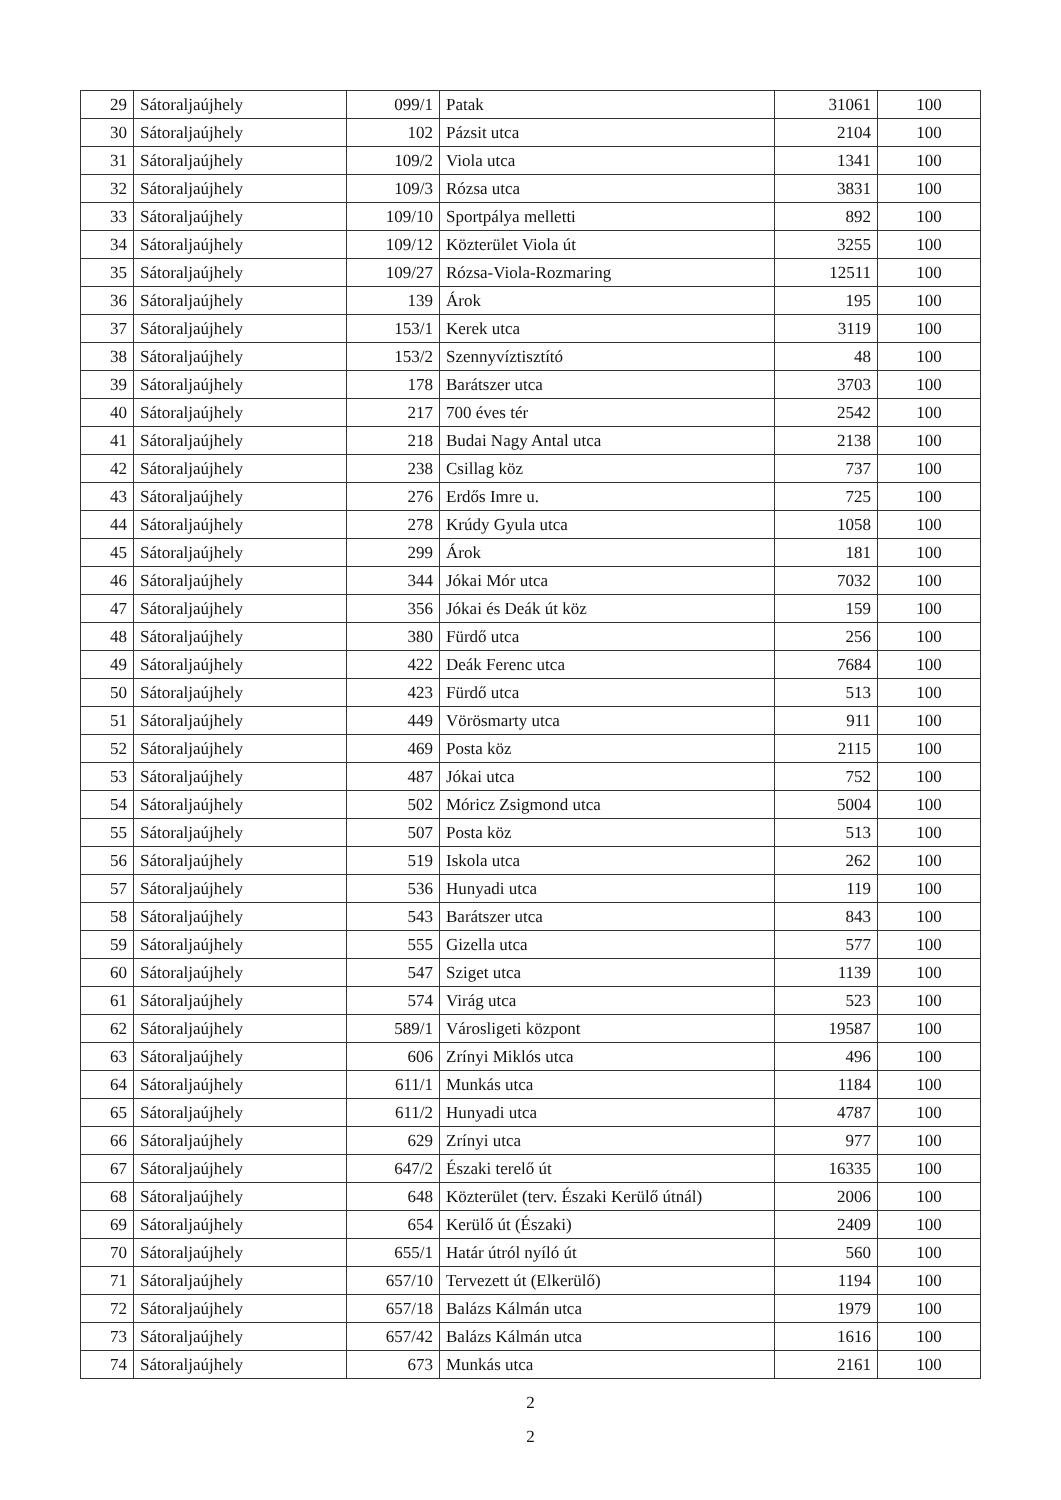| 29 | Sátoraljaújhely | 099/1 | Patak | 31061 | 100 |
| 30 | Sátoraljaújhely | 102 | Pázsit utca | 2104 | 100 |
| 31 | Sátoraljaújhely | 109/2 | Viola utca | 1341 | 100 |
| 32 | Sátoraljaújhely | 109/3 | Rózsa utca | 3831 | 100 |
| 33 | Sátoraljaújhely | 109/10 | Sportpálya melletti | 892 | 100 |
| 34 | Sátoraljaújhely | 109/12 | Közterület Viola út | 3255 | 100 |
| 35 | Sátoraljaújhely | 109/27 | Rózsa-Viola-Rozmaring | 12511 | 100 |
| 36 | Sátoraljaújhely | 139 | Árok | 195 | 100 |
| 37 | Sátoraljaújhely | 153/1 | Kerek utca | 3119 | 100 |
| 38 | Sátoraljaújhely | 153/2 | Szennyvíztisztító | 48 | 100 |
| 39 | Sátoraljaújhely | 178 | Barátszer utca | 3703 | 100 |
| 40 | Sátoraljaújhely | 217 | 700 éves tér | 2542 | 100 |
| 41 | Sátoraljaújhely | 218 | Budai Nagy Antal utca | 2138 | 100 |
| 42 | Sátoraljaújhely | 238 | Csillag köz | 737 | 100 |
| 43 | Sátoraljaújhely | 276 | Erdős Imre u. | 725 | 100 |
| 44 | Sátoraljaújhely | 278 | Krúdy Gyula utca | 1058 | 100 |
| 45 | Sátoraljaújhely | 299 | Árok | 181 | 100 |
| 46 | Sátoraljaújhely | 344 | Jókai Mór utca | 7032 | 100 |
| 47 | Sátoraljaújhely | 356 | Jókai és Deák út köz | 159 | 100 |
| 48 | Sátoraljaújhely | 380 | Fürdő utca | 256 | 100 |
| 49 | Sátoraljaújhely | 422 | Deák Ferenc utca | 7684 | 100 |
| 50 | Sátoraljaújhely | 423 | Fürdő utca | 513 | 100 |
| 51 | Sátoraljaújhely | 449 | Vörösmarty utca | 911 | 100 |
| 52 | Sátoraljaújhely | 469 | Posta köz | 2115 | 100 |
| 53 | Sátoraljaújhely | 487 | Jókai utca | 752 | 100 |
| 54 | Sátoraljaújhely | 502 | Móricz Zsigmond utca | 5004 | 100 |
| 55 | Sátoraljaújhely | 507 | Posta köz | 513 | 100 |
| 56 | Sátoraljaújhely | 519 | Iskola utca | 262 | 100 |
| 57 | Sátoraljaújhely | 536 | Hunyadi utca | 119 | 100 |
| 58 | Sátoraljaújhely | 543 | Barátszer utca | 843 | 100 |
| 59 | Sátoraljaújhely | 555 | Gizella utca | 577 | 100 |
| 60 | Sátoraljaújhely | 547 | Sziget utca | 1139 | 100 |
| 61 | Sátoraljaújhely | 574 | Virág utca | 523 | 100 |
| 62 | Sátoraljaújhely | 589/1 | Városligeti központ | 19587 | 100 |
| 63 | Sátoraljaújhely | 606 | Zrínyi Miklós utca | 496 | 100 |
| 64 | Sátoraljaújhely | 611/1 | Munkás utca | 1184 | 100 |
| 65 | Sátoraljaújhely | 611/2 | Hunyadi utca | 4787 | 100 |
| 66 | Sátoraljaújhely | 629 | Zrínyi utca | 977 | 100 |
| 67 | Sátoraljaújhely | 647/2 | Északi terelő út | 16335 | 100 |
| 68 | Sátoraljaújhely | 648 | Közterület (terv. Északi Kerülő útnál) | 2006 | 100 |
| 69 | Sátoraljaújhely | 654 | Kerülő út (Északi) | 2409 | 100 |
| 70 | Sátoraljaújhely | 655/1 | Határ útról nyíló út | 560 | 100 |
| 71 | Sátoraljaújhely | 657/10 | Tervezett út (Elkerülő) | 1194 | 100 |
| 72 | Sátoraljaújhely | 657/18 | Balázs Kálmán utca | 1979 | 100 |
| 73 | Sátoraljaújhely | 657/42 | Balázs Kálmán utca | 1616 | 100 |
| 74 | Sátoraljaújhely | 673 | Munkás utca | 2161 | 100 |
2
2